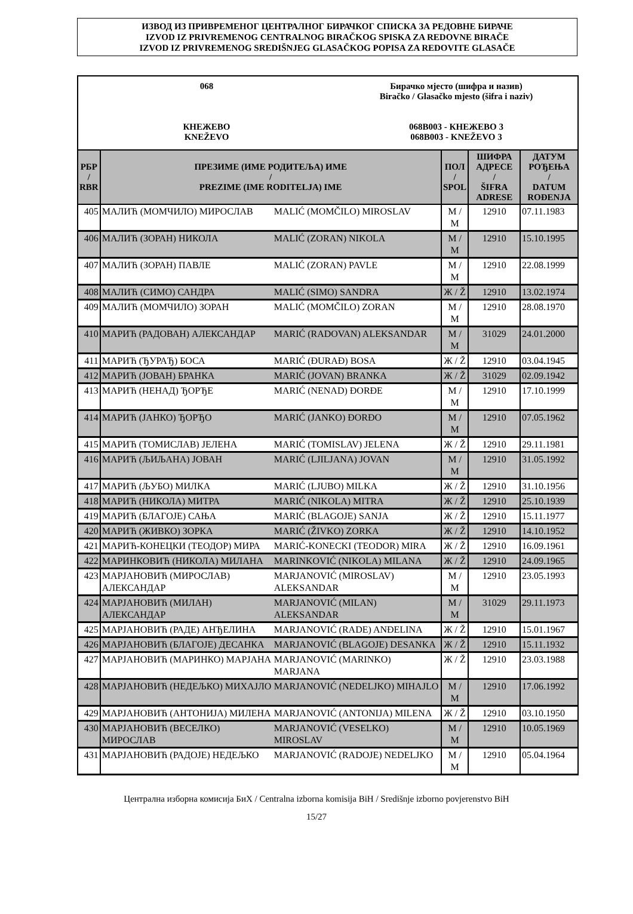ИЗВОД ИЗ ПРИВРЕМЕНОГ ЦЕНТРАЛНОГ БИРАЧКОГ СПИСКА ЗА РЕДОВНЕ БИРАЧЕ
IZVOD IZ PRIVREMENOG CENTRALNOG BIRAČKOG SPISKA ZA REDOVNE BIRAČE
IZVOD IZ PRIVREMENOG SREDIŠNJEG GLASAČKOG POPISA ZA REDOVITE GLASAČE
068
КНЕЖЕВО
KNEŽEVO
Бирачко мјесто (шифра и назив)
Biračko / Glasačko mjesto (šifra i naziv)
068B003 - КНЕЖЕВО 3
068B003 - KNEŽEVO 3
| РБР / RBR | ПРЕЗИМЕ (ИМЕ РОДИТЕЉА) ИМЕ / PREZIME (IME RODITELJA) IME | | ПОЛ / SPOL | ШИФРА АДРЕСЕ / ŠIFRA ADRESE | ДАТУМ РОЂЕЊА / DATUM ROĐENJA |
| --- | --- | --- | --- | --- | --- |
| 405 | МАЛИЋ (МОМЧИЛО) МИРОСЛАВ | MALIĆ (MOMČILO) MIROSLAV | М / M | 12910 | 07.11.1983 |
| 406 | МАЛИЋ (ЗОРАН) НИКОЛА | MALIĆ (ZORAN) NIKOLA | М / M | 12910 | 15.10.1995 |
| 407 | МАЛИЋ (ЗОРАН) ПАВЛЕ | MALIĆ (ZORAN) PAVLE | М / M | 12910 | 22.08.1999 |
| 408 | МАЛИЋ (СИМО) САНДРА | MALIĆ (SIMO) SANDRA | Ж / Ž | 12910 | 13.02.1974 |
| 409 | МАЛИЋ (МОМЧИЛО) ЗОРАН | MALIĆ (MOMČILO) ZORAN | М / M | 12910 | 28.08.1970 |
| 410 | МАРИЋ (РАДОВАН) АЛЕКСАНДАР | MARIĆ (RADOVAN) ALEKSANDAR | М / M | 31029 | 24.01.2000 |
| 411 | МАРИЋ (ЂУРАЂ) БОСА | MARIĆ (ĐURAĐ) BOSA | Ж / Ž | 12910 | 03.04.1945 |
| 412 | МАРИЋ (ЈОВАН) БРАНКА | MARIĆ (JOVAN) BRANKA | Ж / Ž | 31029 | 02.09.1942 |
| 413 | МАРИЋ (НЕНАД) ЂОРЂЕ | MARIĆ (NENAD) ĐORĐE | М / M | 12910 | 17.10.1999 |
| 414 | МАРИЋ (ЈАНКО) ЂОРЂО | MARIĆ (JANKO) ĐORĐO | М / M | 12910 | 07.05.1962 |
| 415 | МАРИЋ (ТОМИСЛАВ) ЈЕЛЕНА | MARIĆ (TOMISLAV) JELENA | Ж / Ž | 12910 | 29.11.1981 |
| 416 | МАРИЋ (ЉИЉАНА) ЈОВАН | MARIĆ (LJILJANA) JOVAN | М / M | 12910 | 31.05.1992 |
| 417 | МАРИЋ (ЉУБО) МИЛКА | MARIĆ (LJUBO) MILKA | Ж / Ž | 12910 | 31.10.1956 |
| 418 | МАРИЋ (НИКОЛА) МИТРА | MARIĆ (NIKOLA) MITRA | Ж / Ž | 12910 | 25.10.1939 |
| 419 | МАРИЋ (БЛАГОЈЕ) САЊА | MARIĆ (BLAGOJE) SANJA | Ж / Ž | 12910 | 15.11.1977 |
| 420 | МАРИЋ (ЖИВКО) ЗОРКА | MARIĆ (ŽIVKO) ZORKA | Ж / Ž | 12910 | 14.10.1952 |
| 421 | МАРИЋ-КОНЕЦКИ (ТЕОДОР) МИРА | MARIĆ-KONECKI (TEODOR) MIRA | Ж / Ž | 12910 | 16.09.1961 |
| 422 | МАРИНКОВИЋ (НИКОЛА) МИЛАНА | MARINKOVIĆ (NIKOLA) MILANA | Ж / Ž | 12910 | 24.09.1965 |
| 423 | МАРЈАНОВИЋ (МИРОСЛАВ) АЛЕКСАНДАР | MARJANOVIĆ (MIROSLAV) ALEKSANDAR | М / M | 12910 | 23.05.1993 |
| 424 | МАРЈАНОВИЋ (МИЛАН) АЛЕКСАНДАР | MARJANOVIĆ (MILAN) ALEKSANDAR | М / M | 31029 | 29.11.1973 |
| 425 | МАРЈАНОВИЋ (РАДЕ) АНЂЕЛИНА | MARJANOVIĆ (RADE) ANĐELINA | Ж / Ž | 12910 | 15.01.1967 |
| 426 | МАРЈАНОВИЋ (БЛАГОЈЕ) ДЕСАНКА | MARJANOVIĆ (BLAGOJE) DESANKA | Ж / Ž | 12910 | 15.11.1932 |
| 427 | МАРЈАНОВИЋ (МАРИНКО) МАРЈАНА | MARJANOVIĆ (MARINKO) MARJANA | Ж / Ž | 12910 | 23.03.1988 |
| 428 | МАРЈАНОВИЋ (НЕДЕЉКО) МИХАЈЛО | MARJANOVIĆ (NEDELJKO) MIHAJLO | М / M | 12910 | 17.06.1992 |
| 429 | МАРЈАНОВИЋ (АНТОНИЈА) МИЛЕНА | MARJANOVIĆ (ANTONIJA) MILENA | Ж / Ž | 12910 | 03.10.1950 |
| 430 | МАРЈАНОВИЋ (ВЕСЕЛКО) МИРОСЛАВ | MARJANOVIĆ (VESELKO) MIROSLAV | М / M | 12910 | 10.05.1969 |
| 431 | МАРЈАНОВИЋ (РАДОЈЕ) НЕДЕЉКО | MARJANOVIĆ (RADOJE) NEDELJKO | М / M | 12910 | 05.04.1964 |
Централна изборна комисија БиХ / Centralna izborna komisija BiH / Središnje izborno povjerenstvo BiH
15/27